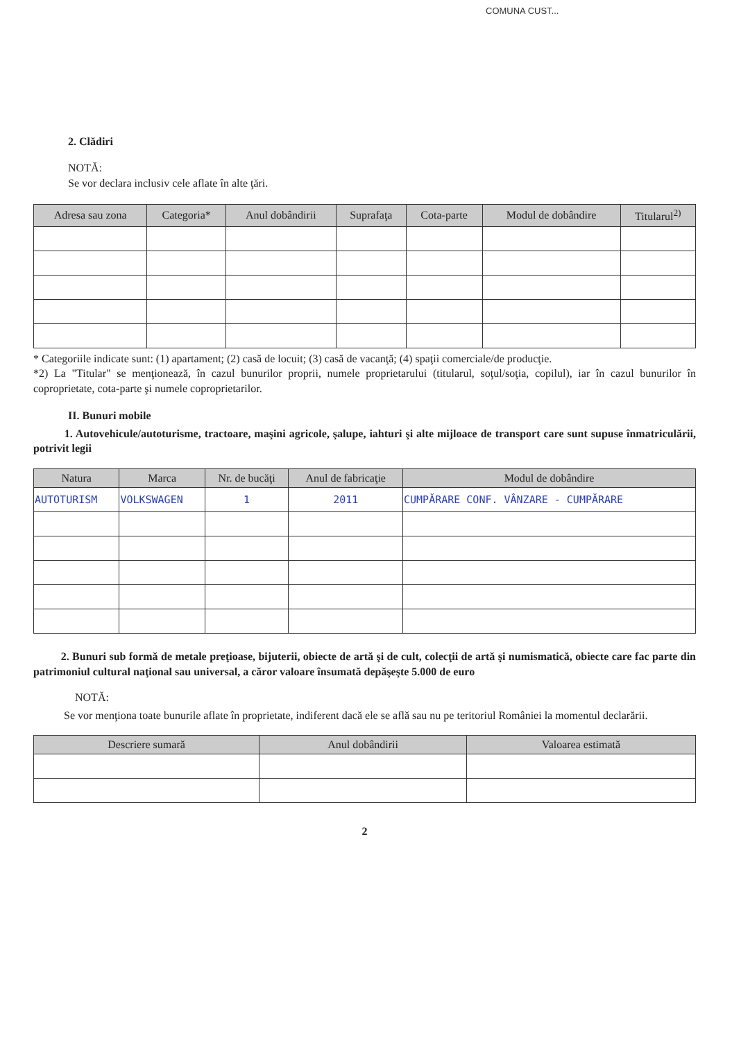COMUNA CUST...
2. Clădiri
NOTĂ:
Se vor declara inclusiv cele aflate în alte ţări.
| Adresa sau zona | Categoria* | Anul dobândirii | Suprafaţa | Cota-parte | Modul de dobândire | Titularul<sup>2)</sup> |
| --- | --- | --- | --- | --- | --- | --- |
* Categoriile indicate sunt: (1) apartament; (2) casă de locuit; (3) casă de vacanţă; (4) spaţii comerciale/de producţie.
*2) La "Titular" se menţionează, în cazul bunurilor proprii, numele proprietarului (titularul, soţul/soţia, copilul), iar în cazul bunurilor în coproprietate, cota-parte şi numele coproprietarilor.
II. Bunuri mobile
1. Autovehicule/autoturisme, tractoare, maşini agricole, şalupe, iahturi şi alte mijloace de transport care sunt supuse înmatriculării, potrivit legii
| Natura | Marca | Nr. de bucăţi | Anul de fabricaţie | Modul de dobândire |
| --- | --- | --- | --- | --- |
| AUTOTURISM | VOLKSWAGEN | 1 | 2011 | CUMPĂRARE CONF. VÂNZARE - CUMPĂRARE |
2. Bunuri sub formă de metale preţioase, bijuterii, obiecte de artă şi de cult, colecţii de artă şi numismatică, obiecte care fac parte din patrimoniul cultural naţional sau universal, a căror valoare însumată depăşeşte 5.000 de euro
NOTĂ:
Se vor menţiona toate bunurile aflate în proprietate, indiferent dacă ele se află sau nu pe teritoriul României la momentul declarării.
| Descriere sumară | Anul dobândirii | Valoarea estimată |
| --- | --- | --- |
2